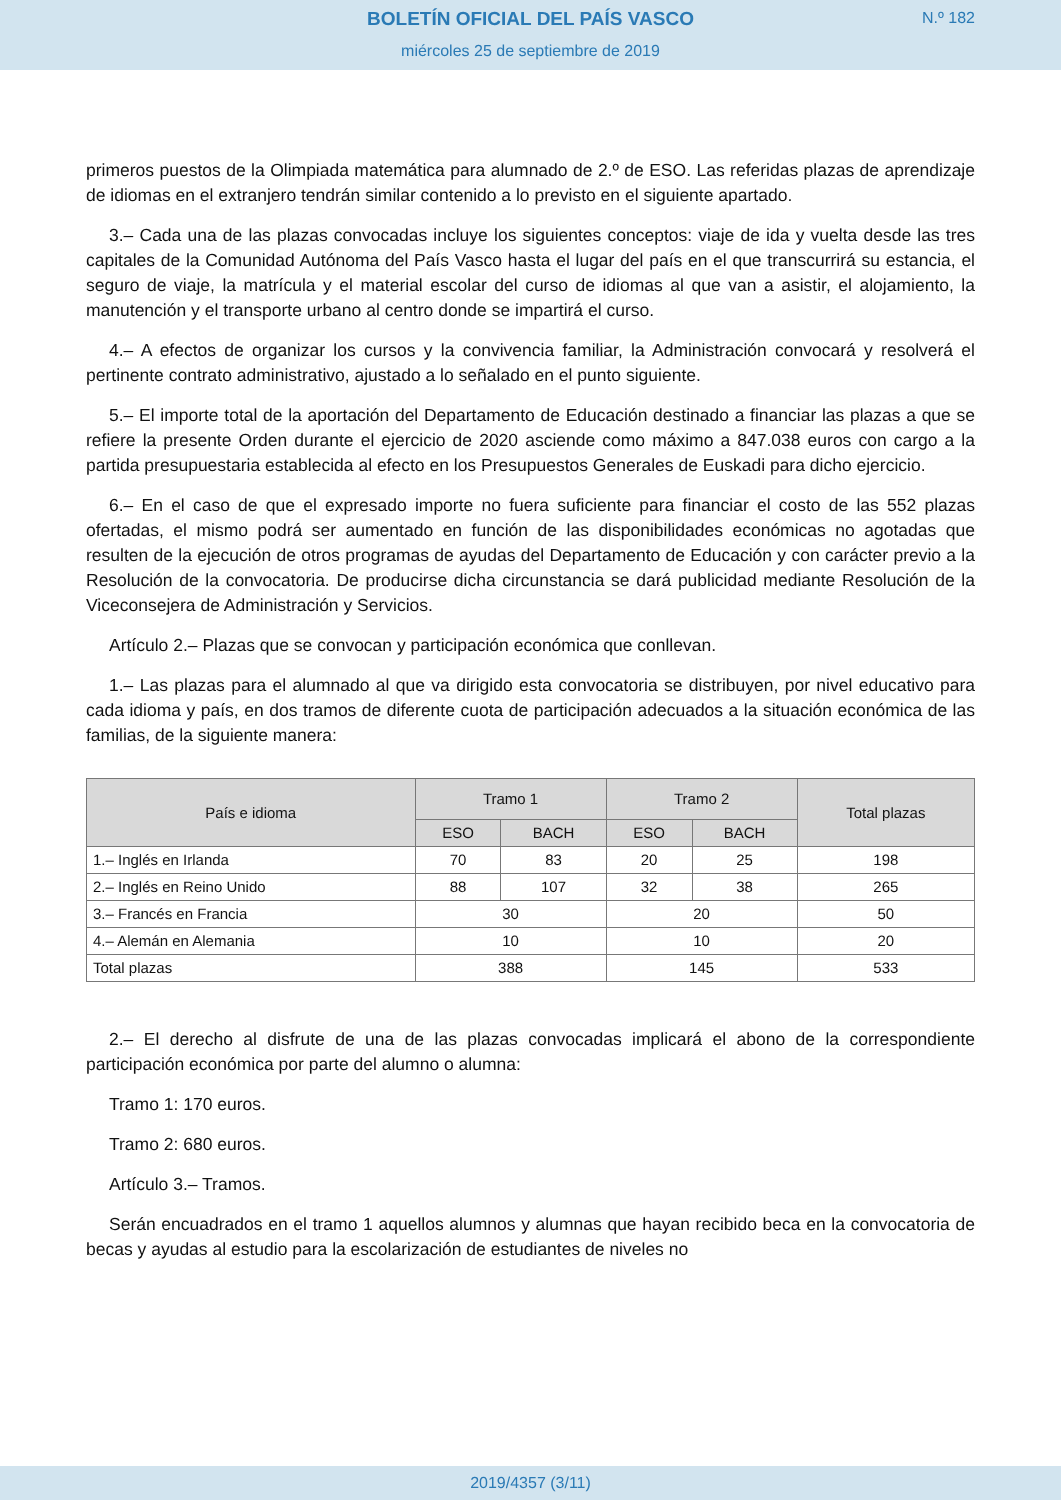BOLETÍN OFICIAL DEL PAÍS VASCO
N.º 182
miércoles 25 de septiembre de 2019
primeros puestos de la Olimpiada matemática para alumnado de 2.º de ESO. Las referidas plazas de aprendizaje de idiomas en el extranjero tendrán similar contenido a lo previsto en el siguiente apartado.
3.– Cada una de las plazas convocadas incluye los siguientes conceptos: viaje de ida y vuelta desde las tres capitales de la Comunidad Autónoma del País Vasco hasta el lugar del país en el que transcurrirá su estancia, el seguro de viaje, la matrícula y el material escolar del curso de idiomas al que van a asistir, el alojamiento, la manutención y el transporte urbano al centro donde se impartirá el curso.
4.– A efectos de organizar los cursos y la convivencia familiar, la Administración convocará y resolverá el pertinente contrato administrativo, ajustado a lo señalado en el punto siguiente.
5.– El importe total de la aportación del Departamento de Educación destinado a financiar las plazas a que se refiere la presente Orden durante el ejercicio de 2020 asciende como máximo a 847.038 euros con cargo a la partida presupuestaria establecida al efecto en los Presupuestos Generales de Euskadi para dicho ejercicio.
6.– En el caso de que el expresado importe no fuera suficiente para financiar el costo de las 552 plazas ofertadas, el mismo podrá ser aumentado en función de las disponibilidades económicas no agotadas que resulten de la ejecución de otros programas de ayudas del Departamento de Educación y con carácter previo a la Resolución de la convocatoria. De producirse dicha circunstancia se dará publicidad mediante Resolución de la Viceconsejera de Administración y Servicios.
Artículo 2.– Plazas que se convocan y participación económica que conllevan.
1.– Las plazas para el alumnado al que va dirigido esta convocatoria se distribuyen, por nivel educativo para cada idioma y país, en dos tramos de diferente cuota de participación adecuados a la situación económica de las familias, de la siguiente manera:
| País e idioma | Tramo 1 | | Tramo 2 | | Total plazas |
| --- | --- | --- | --- | --- | --- |
| | ESO | BACH | ESO | BACH | |
| 1.– Inglés en Irlanda | 70 | 83 | 20 | 25 | 198 |
| 2.– Inglés en Reino Unido | 88 | 107 | 32 | 38 | 265 |
| 3.– Francés en Francia | 30 | | 20 | | 50 |
| 4.– Alemán en Alemania | 10 | | 10 | | 20 |
| Total plazas | 388 | | 145 | | 533 |
2.– El derecho al disfrute de una de las plazas convocadas implicará el abono de la correspondiente participación económica por parte del alumno o alumna:
Tramo 1: 170 euros.
Tramo 2: 680 euros.
Artículo 3.– Tramos.
Serán encuadrados en el tramo 1 aquellos alumnos y alumnas que hayan recibido beca en la convocatoria de becas y ayudas al estudio para la escolarización de estudiantes de niveles no
2019/4357 (3/11)